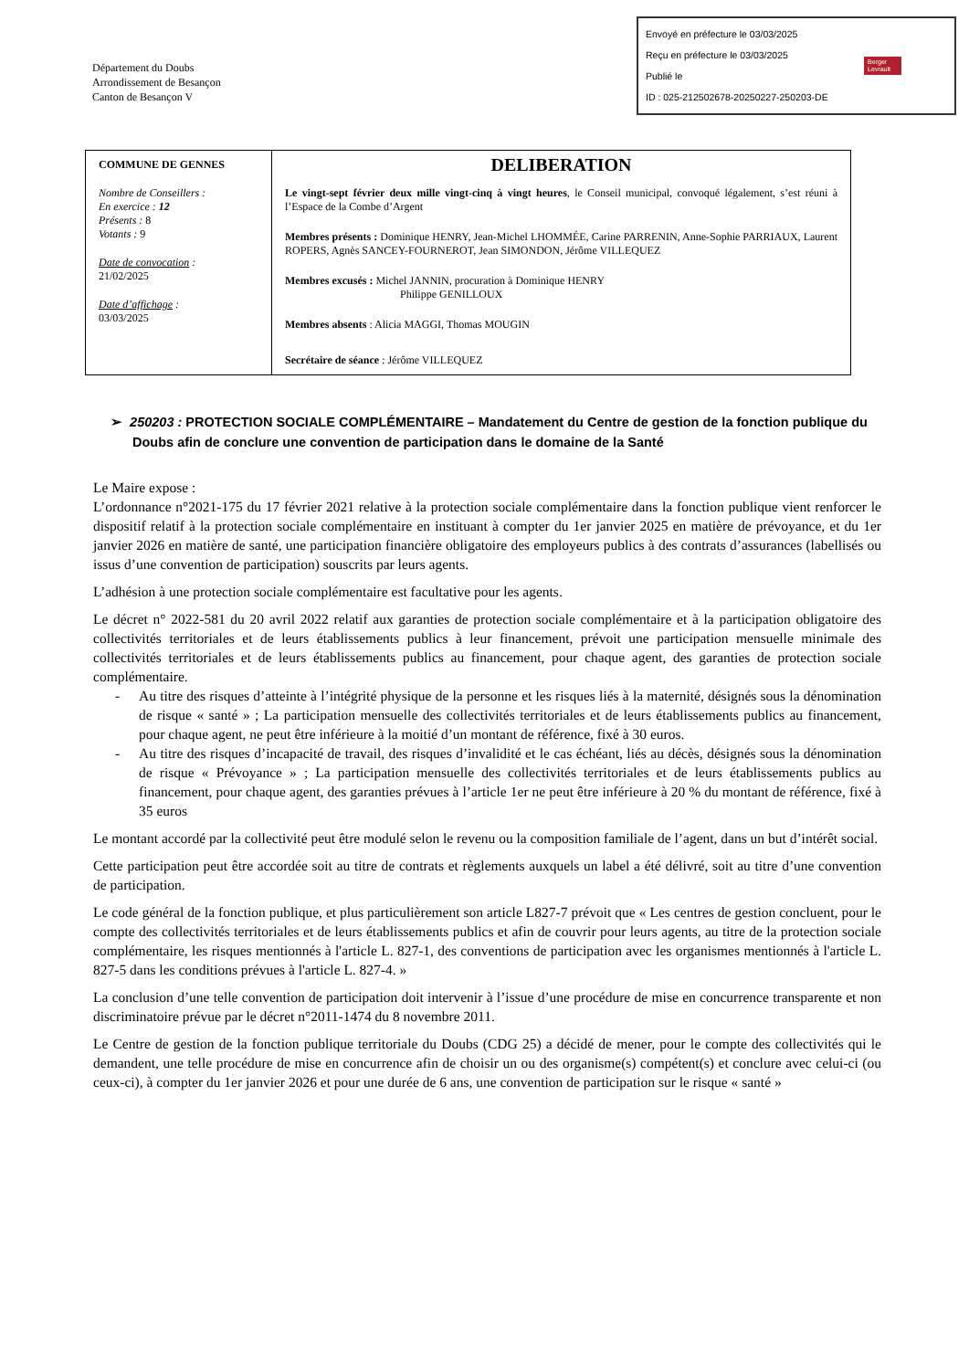Département du Doubs
Arrondissement de Besançon
Canton de Besançon V
Envoyé en préfecture le 03/03/2025
Reçu en préfecture le 03/03/2025
Publié le
ID : 025-212502678-20250227-250203-DE
Berger
Levrault
| COMMUNE DE GENNES Nombre de Conseillers : En exercice : 12 Présents : 8 Votants : 9 Date de convocation : 21/02/2025 Date d’affichage : 03/03/2025 | DELIBERATION Le vingt-sept février deux mille vingt-cinq à vingt heures , le Conseil municipal, convoqué légalement, s’est réuni à l’Espace de la Combe d’Argent Membres présents : Dominique HENRY, Jean-Michel LHOMMÉE, Carine PARRENIN, Anne-Sophie PARRIAUX, Laurent ROPERS, Agnès SANCEY-FOURNEROT, Jean SIMONDON, Jérôme VILLEQUEZ Membres excusés : Michel JANNIN, procuration à Dominique HENRY Philippe GENILLOUX Membres absents : Alicia MAGGI, Thomas MOUGIN Secrétaire de séance : Jérôme VILLEQUEZ |
➢ 250203 : PROTECTION SOCIALE COMPLÉMENTAIRE – Mandatement du Centre de gestion de la fonction publique du Doubs afin de conclure une convention de participation dans le domaine de la Santé
Le Maire expose :
L’ordonnance n°2021-175 du 17 février 2021 relative à la protection sociale complémentaire dans la fonction publique vient renforcer le dispositif relatif à la protection sociale complémentaire en instituant à compter du 1er janvier 2025 en matière de prévoyance, et du 1er janvier 2026 en matière de santé, une participation financière obligatoire des employeurs publics à des contrats d’assurances (labellisés ou issus d’une convention de participation) souscrits par leurs agents.
L’adhésion à une protection sociale complémentaire est facultative pour les agents.
Le décret n° 2022-581 du 20 avril 2022 relatif aux garanties de protection sociale complémentaire et à la participation obligatoire des collectivités territoriales et de leurs établissements publics à leur financement, prévoit une participation mensuelle minimale des collectivités territoriales et de leurs établissements publics au financement, pour chaque agent, des garanties de protection sociale complémentaire.
- Au titre des risques d’atteinte à l’intégrité physique de la personne et les risques liés à la maternité, désignés sous la dénomination de risque « santé » ; La participation mensuelle des collectivités territoriales et de leurs établissements publics au financement, pour chaque agent, ne peut être inférieure à la moitié d’un montant de référence, fixé à 30 euros.
- Au titre des risques d’incapacité de travail, des risques d’invalidité et le cas échéant, liés au décès, désignés sous la dénomination de risque « Prévoyance » ; La participation mensuelle des collectivités territoriales et de leurs établissements publics au financement, pour chaque agent, des garanties prévues à l’article 1er ne peut être inférieure à 20 % du montant de référence, fixé à 35 euros
Le montant accordé par la collectivité peut être modulé selon le revenu ou la composition familiale de l’agent, dans un but d’intérêt social.
Cette participation peut être accordée soit au titre de contrats et règlements auxquels un label a été délivré, soit au titre d’une convention de participation.
Le code général de la fonction publique, et plus particulièrement son article L827-7 prévoit que « Les centres de gestion concluent, pour le compte des collectivités territoriales et de leurs établissements publics et afin de couvrir pour leurs agents, au titre de la protection sociale complémentaire, les risques mentionnés à l'article L. 827-1, des conventions de participation avec les organismes mentionnés à l'article L. 827-5 dans les conditions prévues à l'article L. 827-4. »
La conclusion d’une telle convention de participation doit intervenir à l’issue d’une procédure de mise en concurrence transparente et non discriminatoire prévue par le décret n°2011-1474 du 8 novembre 2011.
Le Centre de gestion de la fonction publique territoriale du Doubs (CDG 25) a décidé de mener, pour le compte des collectivités qui le demandent, une telle procédure de mise en concurrence afin de choisir un ou des organisme(s) compétent(s) et conclure avec celui-ci (ou ceux-ci), à compter du 1er janvier 2026 et pour une durée de 6 ans, une convention de participation sur le risque « santé »